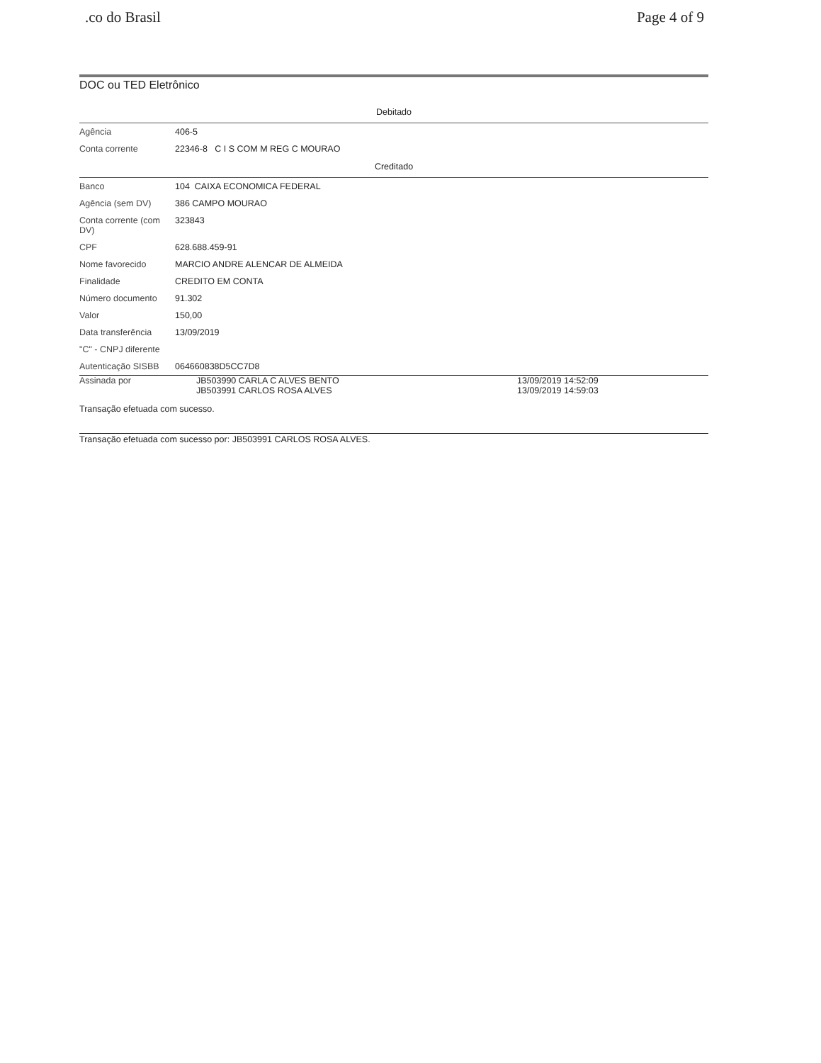.co do Brasil Page 4 of 9
DOC ou TED Eletrônico
| Debitado | | |
| Agência | 406-5 | |
| Conta corrente | 22346-8 C I S COM M REG C MOURAO | |
| Creditado | | |
| Banco | 104 CAIXA ECONOMICA FEDERAL | |
| Agência (sem DV) | 386 CAMPO MOURAO | |
| Conta corrente (com DV) | 323843 | |
| CPF | 628.688.459-91 | |
| Nome favorecido | MARCIO ANDRE ALENCAR DE ALMEIDA | |
| Finalidade | CREDITO EM CONTA | |
| Número documento | 91.302 | |
| Valor | 150,00 | |
| Data transferência | 13/09/2019 | |
| "C" - CNPJ diferente | | |
| Autenticação SISBB | 064660838D5CC7D8 | |
| Assinada por | JB503990 CARLA C ALVES BENTO JB503991 CARLOS ROSA ALVES | 13/09/2019 14:52:09 13/09/2019 14:59:03 |
| Transação efetuada com sucesso. | | |
Transação efetuada com sucesso por: JB503991 CARLOS ROSA ALVES.